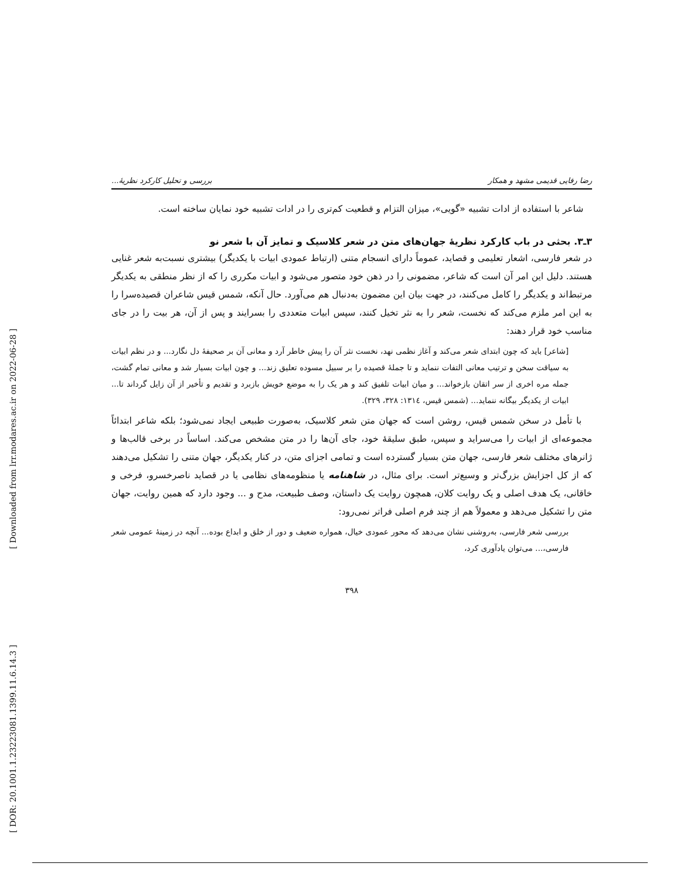[ Downloaded from lrr.modares.ac.ir on 2022-06-28 ]
[ DOR: 20.1001.1.23223081.1399.11.6.14.3 ]
رضا رفایی قدیمی مشهد و همکار بررسی و تحلیل کارکرد نظریهٔ...
شاعر با استفاده از ادات تشبیه «گویی»، میزان التزام و قطعیت کم‌تری را در ادات تشبیه خود نمایان ساخته است.
۳ـ۳. بحثی در باب کارکرد نظریهٔ جهان‌های متن در شعر کلاسیک و تمایز آن با شعر نو
در شعر فارسی، اشعار تعلیمی و قصاید، عموماً دارای انسجام متنی (ارتباط عمودی ابیات با یکدیگر) بیشتری نسبت‌به شعر غنایی هستند. دلیل این امر آن است که شاعر، مضمونی را در ذهن خود متصور می‌شود و ابیات مکرری را که از نظر منطقی به یکدیگر مرتبط‌اند و یکدیگر را کامل می‌کنند، در جهت بیان این مضمون به‌دنبال هم می‌آورد. حال آنکه، شمس قیس شاعران قصیده‌سرا را به این امر ملزم می‌کند که نخست، شعر را به نثر تخیل کنند، سپس ابیات متعددی را بسرایند و پس از آن، هر بیت را در جای مناسب خود قرار دهند:
[شاعر] باید که چون ابتدای شعر می‌کند و آغاز نظمی نهد، نخست نثر آن را پیش خاطر آرد و معانی آن بر صحیفهٔ دل نگارد... و در نظم ابیات به سیاقت سخن و ترتیب معانی التفات ننماید و تا جملهٔ قصیده را بر سبیل مسوده تعلیق زند... و چون ابیات بسیار شد و معانی تمام گشت، جمله مره اخری از سر اتقان بازخواند... و میان ابیات تلفیق کند و هر یک را به موضع خویش بازبرد و تقدیم و تأخیر از آن زایل گرداند تا... ابیات از یکدیگر بیگانه ننماید... (شمس قیس، ۱۳۱٤: ۳۲۸، ۳۲۹).
با تأمل در سخن شمس قیس، روشن است که جهان متن شعر کلاسیک، به‌صورت طبیعی ایجاد نمی‌شود؛ بلکه شاعر ابتدائاً مجموعه‌ای از ابیات را می‌سراید و سپس، طبق سلیقهٔ خود، جای آن‌ها را در متن مشخص می‌کند. اساساً در برخی قالب‌ها و ژانرهای مختلف شعر فارسی، جهان متن بسیار گسترده است و تمامی اجزای متن، در کنار یکدیگر، جهان متنی را تشکیل می‌دهند که از کل اجزایش بزرگ‌تر و وسیع‌تر است. برای مثال، در شاهنامه یا منظومه‌های نظامی یا در قصاید ناصرخسرو، فرخی و خاقانی، یک هدف اصلی و یک روایت کلان، همچون روایت یک داستان، وصف طبیعت، مدح و ... وجود دارد که همین روایت، جهان متن را تشکیل می‌دهد و معمولاً هم از چند فرم اصلی فراتر نمی‌رود:
بررسی شعر فارسی، به‌روشنی نشان می‌دهد که محور عمودی خیال، همواره ضعیف و دور از خلق و ابداع بوده... آنچه در زمینهٔ عمومی شعر فارسی،... می‌توان یادآوری کرد،
۳۹۸